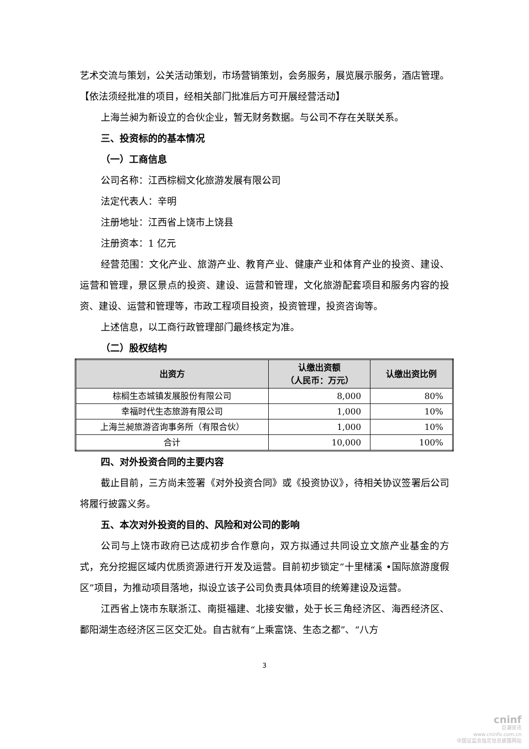艺术交流与策划，公关活动策划，市场营销策划，会务服务，展览展示服务，酒店管理。【依法须经批准的项目，经相关部门批准后方可开展经营活动】
上海兰昶为新设立的合伙企业，暂无财务数据。与公司不存在关联关系。
三、投资标的的基本情况
（一）工商信息
公司名称：江西棕榈文化旅游发展有限公司
法定代表人：辛明
注册地址：江西省上饶市上饶县
注册资本：1 亿元
经营范围：文化产业、旅游产业、教育产业、健康产业和体育产业的投资、建设、运营和管理，景区景点的投资、建设、运营和管理，文化旅游配套项目和服务内容的投资、建设、运营和管理等，市政工程项目投资，投资管理，投资咨询等。
上述信息，以工商行政管理部门最终核定为准。
（二）股权结构
| 出资方 | 认缴出资额 （人民币：万元） | 认缴出资比例 |
| --- | --- | --- |
| 棕榈生态城镇发展股份有限公司 | 8,000 | 80% |
| 幸福时代生态旅游有限公司 | 1,000 | 10% |
| 上海兰昶旅游咨询事务所（有限合伙） | 1,000 | 10% |
| 合计 | 10,000 | 100% |
四、对外投资合同的主要内容
截止目前，三方尚未签署《对外投资合同》或《投资协议》，待相关协议签署后公司将履行披露义务。
五、本次对外投资的目的、风险和对公司的影响
公司与上饶市政府已达成初步合作意向，双方拟通过共同设立文旅产业基金的方式，充分挖掘区域内优质资源进行开发及运营。目前初步锁定“十里槠溪 •国际旅游度假区”项目，为推动项目落地，拟设立该子公司负责具体项目的统筹建设及运营。
江西省上饶市东联浙江、南挺福建、北接安徽，处于长三角经济区、海西经济区、鄱阳湖生态经济区三区交汇处。自古就有“上乘富饶、生态之都”、“八方
3
cninf
巨潮资讯
www.cninfo.com.cn
中国证监会指定信息披露网站